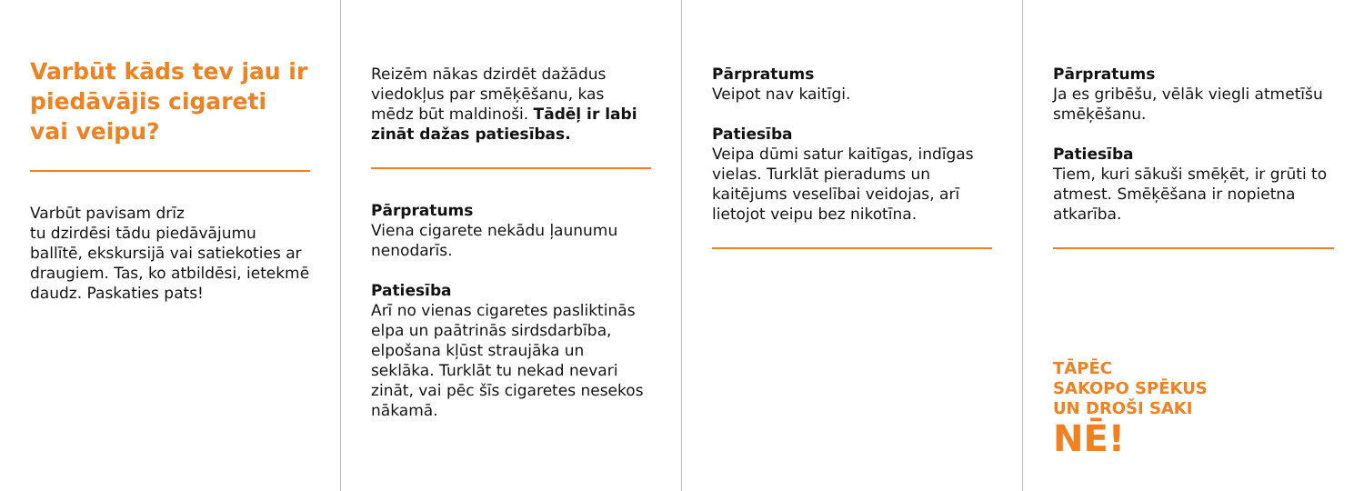Varbūt kāds tev jau ir piedāvājis cigareti vai veipu?
Varbūt pavisam drīz
tu dzirdēsi tādu piedāvājumu ballītē, ekskursijā vai satiekoties ar draugiem. Tas, ko atbildēsi, ietekmē daudz. Paskaties pats!
Reizēm nākas dzirdēt dažādus viedokļus par smēķēšanu, kas mēdz būt maldinoši. Tādēļ ir labi zināt dažas patiesības.
Pārpratums
Viena cigarete nekādu ļaunumu nenodarīs.
Patiesība
Arī no vienas cigaretes pasliktinās elpa un paātrinās sirdsdarbība, elpošana kļūst straujāka un seklāka. Turklāt tu nekad nevari zināt, vai pēc šīs cigaretes nesekos nākamā.
Pārpratums
Veipot nav kaitīgi.
Patiesība
Veipa dūmi satur kaitīgas, indīgas vielas. Turklāt pieradums un kaitējums veselībai veidojas, arī lietojot veipu bez nikotīna.
Pārpratums
Ja es gribēšu, vēlāk viegli atmetīšu smēķēšanu.
Patiesība
Tiem, kuri sākuši smēķēt, ir grūti to atmest. Smēķēšana ir nopietna atkarība.
TĀPĒC
SAKOPO SPĒKUS
UN DROŠI SAKI
NĒ!